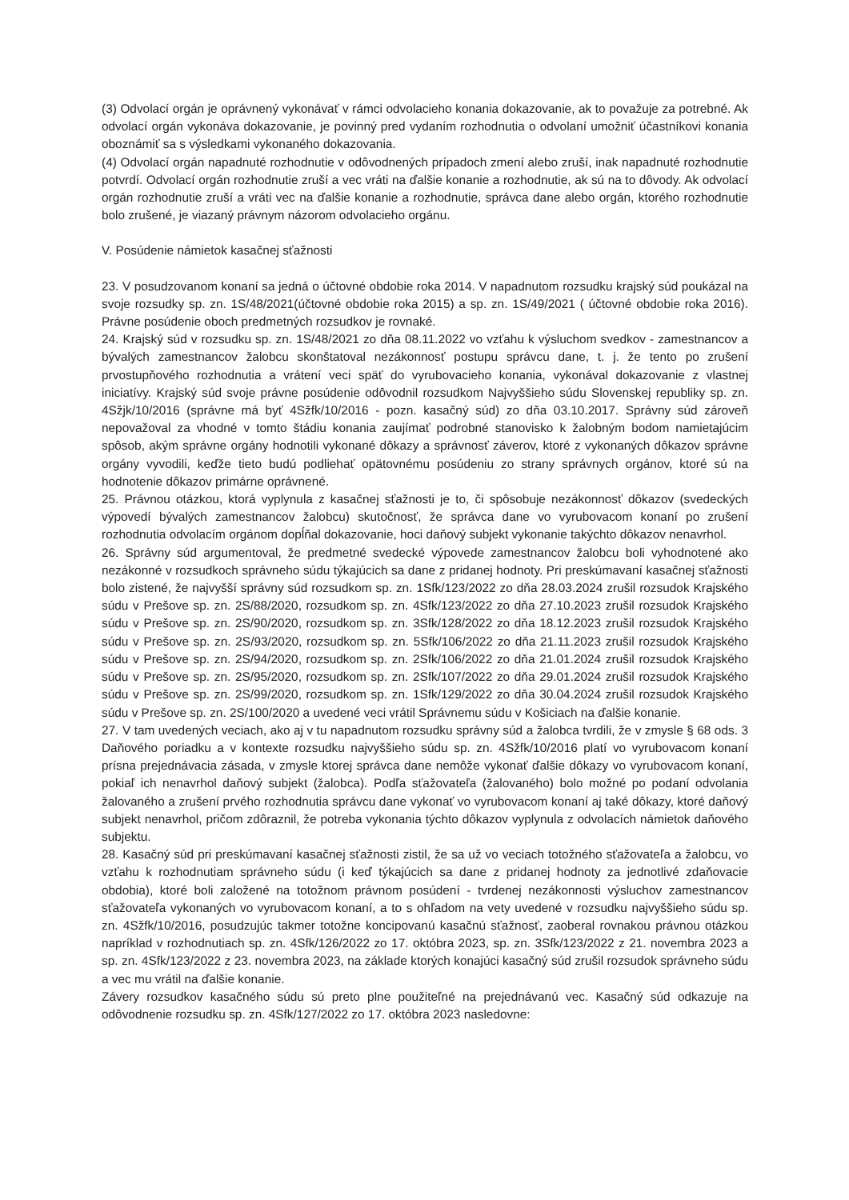(3) Odvolací orgán je oprávnený vykonávať v rámci odvolacieho konania dokazovanie, ak to považuje za potrebné. Ak odvolací orgán vykonáva dokazovanie, je povinný pred vydaním rozhodnutia o odvolaní umožniť účastníkovi konania oboznámiť sa s výsledkami vykonaného dokazovania.
(4) Odvolací orgán napadnuté rozhodnutie v odôvodnených prípadoch zmení alebo zruší, inak napadnuté rozhodnutie potvrdí. Odvolací orgán rozhodnutie zruší a vec vráti na ďalšie konanie a rozhodnutie, ak sú na to dôvody. Ak odvolací orgán rozhodnutie zruší a vráti vec na ďalšie konanie a rozhodnutie, správca dane alebo orgán, ktorého rozhodnutie bolo zrušené, je viazaný právnym názorom odvolacieho orgánu.
V. Posúdenie námietok kasačnej sťažnosti
23. V posudzovanom konaní sa jedná o účtovné obdobie roka 2014. V napadnutom rozsudku krajský súd poukázal na svoje rozsudky sp. zn. 1S/48/2021(účtovné obdobie roka 2015) a sp. zn. 1S/49/2021 ( účtovné obdobie roka 2016). Právne posúdenie oboch predmetných rozsudkov je rovnaké.
24. Krajský súd v rozsudku sp. zn. 1S/48/2021 zo dňa 08.11.2022 vo vzťahu k výsluchom svedkov - zamestnancov a bývalých zamestnancov žalobcu skonštatoval nezákonnosť postupu správcu dane, t. j. že tento po zrušení prvostupňového rozhodnutia a vrátení veci späť do vyrubovacieho konania, vykonával dokazovanie z vlastnej iniciatívy. Krajský súd svoje právne posúdenie odôvodnil rozsudkom Najvyššieho súdu Slovenskej republiky sp. zn. 4Sžjk/10/2016 (správne má byť 4Sžfk/10/2016 - pozn. kasačný súd) zo dňa 03.10.2017. Správny súd zároveň nepovažoval za vhodné v tomto štádiu konania zaujímať podrobné stanovisko k žalobným bodom namietajúcim spôsob, akým správne orgány hodnotili vykonané dôkazy a správnosť záverov, ktoré z vykonaných dôkazov správne orgány vyvodili, keďže tieto budú podliehať opätovnému posúdeniu zo strany správnych orgánov, ktoré sú na hodnotenie dôkazov primárne oprávnené.
25. Právnou otázkou, ktorá vyplynula z kasačnej sťažnosti je to, či spôsobuje nezákonnosť dôkazov (svedeckých výpovedí bývalých zamestnancov žalobcu) skutočnosť, že správca dane vo vyrubovacom konaní po zrušení rozhodnutia odvolacím orgánom dopĺňal dokazovanie, hoci daňový subjekt vykonanie takýchto dôkazov nenavrhol.
26. Správny súd argumentoval, že predmetné svedecké výpovede zamestnancov žalobcu boli vyhodnotené ako nezákonné v rozsudkoch správneho súdu týkajúcich sa dane z pridanej hodnoty. Pri preskúmavaní kasačnej sťažnosti bolo zistené, že najvyšší správny súd rozsudkom sp. zn. 1Sfk/123/2022 zo dňa 28.03.2024 zrušil rozsudok Krajského súdu v Prešove sp. zn. 2S/88/2020, rozsudkom sp. zn. 4Sfk/123/2022 zo dňa 27.10.2023 zrušil rozsudok Krajského súdu v Prešove sp. zn. 2S/90/2020, rozsudkom sp. zn. 3Sfk/128/2022 zo dňa 18.12.2023 zrušil rozsudok Krajského súdu v Prešove sp. zn. 2S/93/2020, rozsudkom sp. zn. 5Sfk/106/2022 zo dňa 21.11.2023 zrušil rozsudok Krajského súdu v Prešove sp. zn. 2S/94/2020, rozsudkom sp. zn. 2Sfk/106/2022 zo dňa 21.01.2024 zrušil rozsudok Krajského súdu v Prešove sp. zn. 2S/95/2020, rozsudkom sp. zn. 2Sfk/107/2022 zo dňa 29.01.2024 zrušil rozsudok Krajského súdu v Prešove sp. zn. 2S/99/2020, rozsudkom sp. zn. 1Sfk/129/2022 zo dňa 30.04.2024 zrušil rozsudok Krajského súdu v Prešove sp. zn. 2S/100/2020 a uvedené veci vrátil Správnemu súdu v Košiciach na ďalšie konanie.
27. V tam uvedených veciach, ako aj v tu napadnutom rozsudku správny súd a žalobca tvrdili, že v zmysle § 68 ods. 3 Daňového poriadku a v kontexte rozsudku najvyššieho súdu sp. zn. 4Sžfk/10/2016 platí vo vyrubovacom konaní prísna prejednávacia zásada, v zmysle ktorej správca dane nemôže vykonať ďalšie dôkazy vo vyrubovacom konaní, pokiaľ ich nenavrhol daňový subjekt (žalobca). Podľa sťažovateľa (žalovaného) bolo možné po podaní odvolania žalovaného a zrušení prvého rozhodnutia správcu dane vykonať vo vyrubovacom konaní aj také dôkazy, ktoré daňový subjekt nenavrhol, pričom zdôraznil, že potreba vykonania týchto dôkazov vyplynula z odvolacích námietok daňového subjektu.
28. Kasačný súd pri preskúmavaní kasačnej sťažnosti zistil, že sa už vo veciach totožného sťažovateľa a žalobcu, vo vzťahu k rozhodnutiam správneho súdu (i keď týkajúcich sa dane z pridanej hodnoty za jednotlivé zdaňovacie obdobia), ktoré boli založené na totožnom právnom posúdení - tvrdenej nezákonnosti výsluchov zamestnancov sťažovateľa vykonaných vo vyrubovacom konaní, a to s ohľadom na vety uvedené v rozsudku najvyššieho súdu sp. zn. 4Sžfk/10/2016, posudzujúc takmer totožne koncipovanú kasačnú sťažnosť, zaoberal rovnakou právnou otázkou napríklad v rozhodnutiach sp. zn. 4Sfk/126/2022 zo 17. októbra 2023, sp. zn. 3Sfk/123/2022 z 21. novembra 2023 a sp. zn. 4Sfk/123/2022 z 23. novembra 2023, na základe ktorých konajúci kasačný súd zrušil rozsudok správneho súdu a vec mu vrátil na ďalšie konanie.
Závery rozsudkov kasačného súdu sú preto plne použiteľné na prejednávanú vec. Kasačný súd odkazuje na odôvodnenie rozsudku sp. zn. 4Sfk/127/2022 zo 17. októbra 2023 nasledovne: